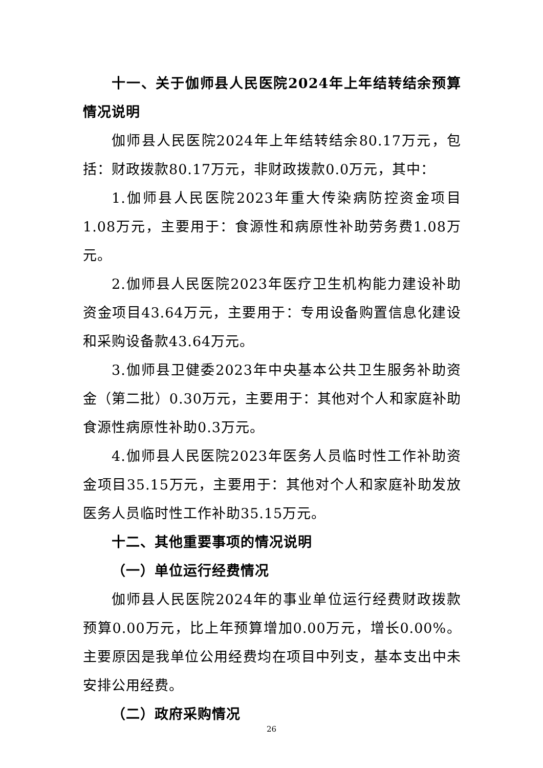十一、关于伽师县人民医院2024年上年结转结余预算情况说明
伽师县人民医院2024年上年结转结余80.17万元，包括：财政拨款80.17万元，非财政拨款0.0万元，其中：
1.伽师县人民医院2023年重大传染病防控资金项目1.08万元，主要用于：食源性和病原性补助劳务费1.08万元。
2.伽师县人民医院2023年医疗卫生机构能力建设补助资金项目43.64万元，主要用于：专用设备购置信息化建设和采购设备款43.64万元。
3.伽师县卫健委2023年中央基本公共卫生服务补助资金（第二批）0.30万元，主要用于：其他对个人和家庭补助食源性病原性补助0.3万元。
4.伽师县人民医院2023年医务人员临时性工作补助资金项目35.15万元，主要用于：其他对个人和家庭补助发放医务人员临时性工作补助35.15万元。
十二、其他重要事项的情况说明
（一）单位运行经费情况
伽师县人民医院2024年的事业单位运行经费财政拨款预算0.00万元，比上年预算增加0.00万元，增长0.00%。主要原因是我单位公用经费均在项目中列支，基本支出中未安排公用经费。
（二）政府采购情况
26